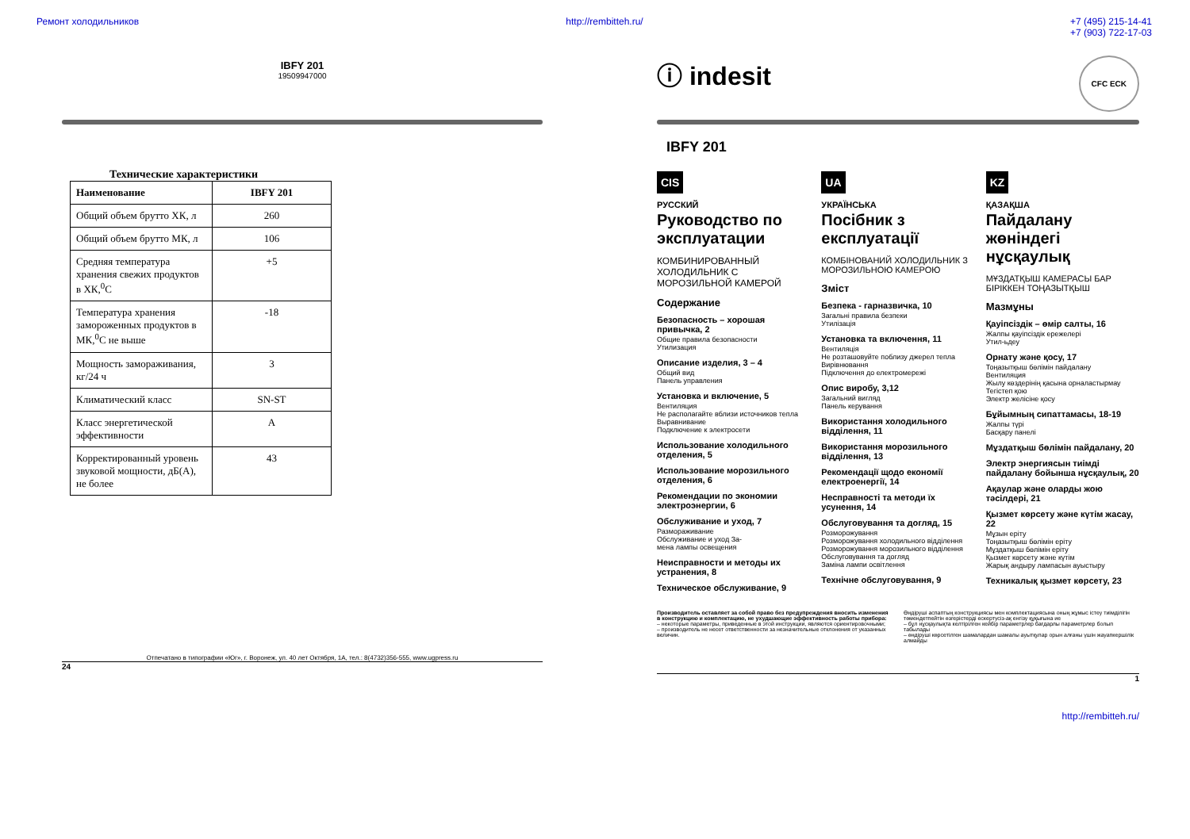Ремонт холодильников http://rembitteh.ru/ +7 (495) 215-14-41
+7 (903) 722-17-03
IBFY 201
19509947000
Технические характеристики
| Наименование | IBFY 201 |
| --- | --- |
| Общий объем брутто ХК, л | 260 |
| Общий объем брутто МК, л | 106 |
| Средняя температура хранения свежих продуктов в ХК,<sup>0</sup>С | +5 |
| Температура хранения замороженных продуктов в МК,<sup>0</sup>С не выше | -18 |
| Мощность замораживания, кг/24 ч | 3 |
| Климатический класс | SN-ST |
| Класс энергетической эффективности | A |
| Корректированный уровень звуковой мощности, дБ(А), не более | 43 |
Отпечатано в типографии «Юг», г. Воронеж, ул. 40 лет Октября, 1А, тел.: 8(4732)356-555, www.ugpress.ru
24
ⓘ indesit CFC ECK
IBFY 201
CIS
РУССКИЙ
Руководство по эксплуатации
КОМБИНИРОВАННЫЙ ХОЛОДИЛЬНИК С МОРОЗИЛЬНОЙ КАМЕРОЙ
Содержание
Безопасность – хорошая привычка, 2
Общие правила безопасности
Утилизация
Описание изделия, 3 – 4
Общий вид
Панель управления
Установка и включение, 5
Вентиляция
Не располагайте вблизи источников тепла
Выравнивание
Подключение к электросети
Использование холодильного отделения, 5
Использование морозильного отделения, 6
Рекомендации по экономии электроэнергии, 6
Обслуживание и уход, 7
Размораживание
Обслуживание и уход За-
мена лампы освещения
Неисправности и методы их устранения, 8
Техническое обслуживание, 9
UA
УКРАЇНСЬКА
Посібник з експлуатації
КОМБІНОВАНИЙ ХОЛОДИЛЬНИК З МОРОЗИЛЬНОЮ КАМЕРОЮ
Зміст
Безпека - гарназвичка, 10
Загальні правила безпеки
Утилізація
Установка та включення, 11
Вентиляція
Не розташовуйте поблизу джерел тепла
Вирівнювання
Підключення до електромережі
Опис виробу, 3,12
Загальний вигляд
Панель керування
Використання холодильного відділення, 11
Використання морозильного відділення, 13
Рекомендації щодо економії електроенергії, 14
Несправності та методи їх усунення, 14
Обслуговування та догляд, 15
Розморожування
Розморожування холодильного відділення
Розморожування морозильного відділення
Обслуговування та догляд
Заміна лампи освітлення
Технічне обслуговування, 9
KZ
ҚАЗАҚША
Пайдалану жөніндегі нұсқаулық
МҰЗДАТҚЫШ КАМЕРАСЫ БАР БІРІККЕН ТОҢАЗЫТҚЫШ
Мазмұны
Қауіпсіздік – өмір салты, 16
Жалпы қауіпсіздік ережелері
Утил-ьдеу
Орнату және қосу, 17
Тоңазытқыш бөлімін пайдалану
Вентиляция
Жылу көздерінің қасына орналастырмау
Тегістеп қою
Электр желісіне қосу
Бұйымның сипаттамасы, 18-19
Жалпы түрі
Басқару панелі
Мұздатқыш бөлімін пайдалану, 20
Электр энергиясын тиімді пайдалану бойынша нұсқаулық, 20
Ақаулар және оларды жою тәсілдері, 21
Қызмет көрсету және күтім жасау, 22
Мұзын еріту
Тоңазытқыш бөлімін еріту
Мұздатқыш бөлімін еріту
Қызмет көрсету және күтім
Жарық андыру лампасын ауыстыру
Техникалық қызмет көрсету, 23
Производитель оставляет за собой право без предупреждения вносить изменения в конструкцию и комплектацию, не ухудшающие эффективность работы прибора:
– некоторые параметры, приведенные в этой инструкции, являются ориентировочными;
– производитель не несет ответственности за незначительные отклонения от указанных величин.
Өндіруші аспаптың конструкциясы мен комплектациясына оның жұмыс істеу тиімділігін төмендетпейтін өзгерістерді ескертусіз-ақ енгізу құқығына ие
– бұл нұсқаулықта келтірілген кейбір параметрлер бағдарлы параметрлер болып табылады
– өндіруші көрсетілген шамалардан шамалы ауытқулар орын алғаны үшін жауапкершілік алмайды
1
http://rembitteh.ru/